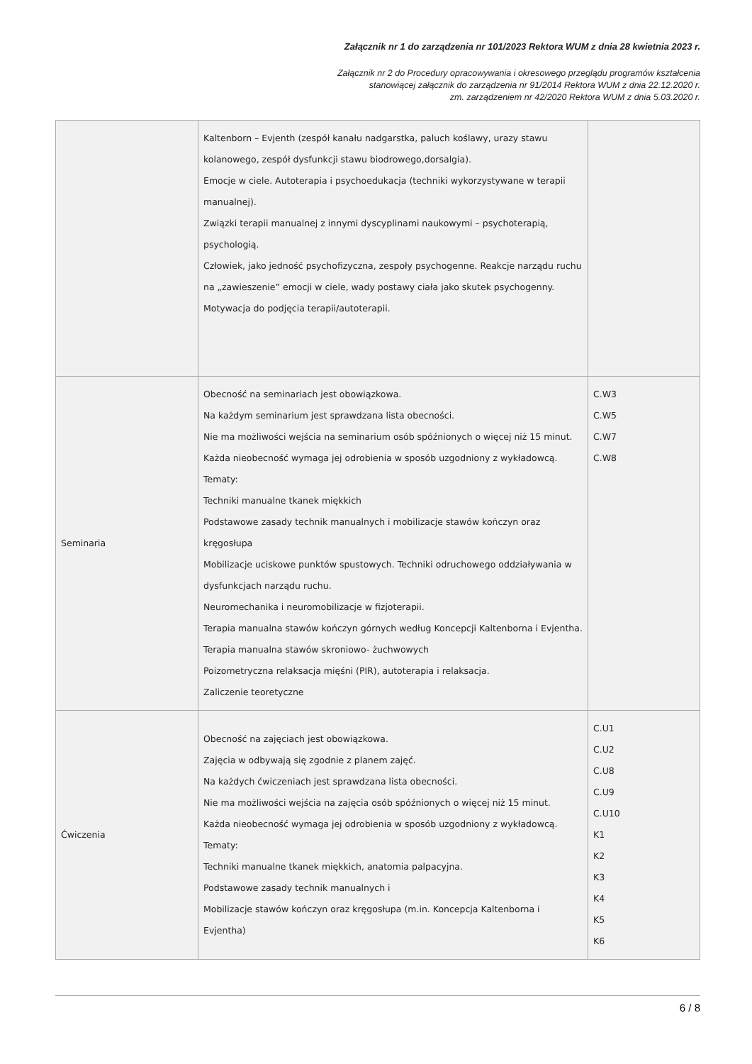Załącznik nr 1 do zarządzenia nr 101/2023 Rektora WUM z dnia 28 kwietnia 2023 r.
Załącznik nr 2 do Procedury opracowywania i okresowego przeglądu programów kształcenia
stanowiącej załącznik do zarządzenia nr 91/2014 Rektora WUM z dnia 22.12.2020 r.
zm. zarządzeniem nr 42/2020 Rektora WUM z dnia 5.03.2020 r.
| | Kaltenborn – Evjenth (zespół kanału nadgarstka, paluch koślawy, urazy stawu kolanowego, zespół dysfunkcji stawu biodrowego,dorsalgia). Emocje w ciele. Autoterapia i psychoedukacja (techniki wykorzystywane w terapii manualnej). Związki terapii manualnej z innymi dyscyplinami naukowymi – psychoterapią, psychologią. Człowiek, jako jedność psychofizyczna, zespoły psychogenne. Reakcje narządu ruchu na „zawieszenie” emocji w ciele, wady postawy ciała jako skutek psychogenny. Motywacja do podjęcia terapii/autoterapii. | |
| Seminaria | Obecność na seminariach jest obowiązkowa. Na każdym seminarium jest sprawdzana lista obecności. Nie ma możliwości wejścia na seminarium osób spóźnionych o więcej niż 15 minut. Każda nieobecność wymaga jej odrobienia w sposób uzgodniony z wykładowcą. Tematy: Techniki manualne tkanek miękkich Podstawowe zasady technik manualnych i mobilizacje stawów kończyn oraz kręgosłupa Mobilizacje uciskowe punktów spustowych. Techniki odruchowego oddziaływania w dysfunkcjach narządu ruchu. Neuromechanika i neuromobilizacje w fizjoterapii. Terapia manualna stawów kończyn górnych według Koncepcji Kaltenborna i Evjentha. Terapia manualna stawów skroniowo- żuchwowych Poizometryczna relaksacja mięśni (PIR), autoterapia i relaksacja. Zaliczenie teoretyczne | C.W3 C.W5 C.W7 C.W8 |
| Ćwiczenia | Obecność na zajęciach jest obowiązkowa. Zajęcia w odbywają się zgodnie z planem zajęć. Na każdych ćwiczeniach jest sprawdzana lista obecności. Nie ma możliwości wejścia na zajęcia osób spóźnionych o więcej niż 15 minut. Każda nieobecność wymaga jej odrobienia w sposób uzgodniony z wykładowcą. Tematy: Techniki manualne tkanek miękkich, anatomia palpacyjna. Podstawowe zasady technik manualnych i Mobilizacje stawów kończyn oraz kręgosłupa (m.in. Koncepcja Kaltenborna i Evjentha) | C.U1 C.U2 C.U8 C.U9 C.U10 K1 K2 K3 K4 K5 K6 |
6 / 8